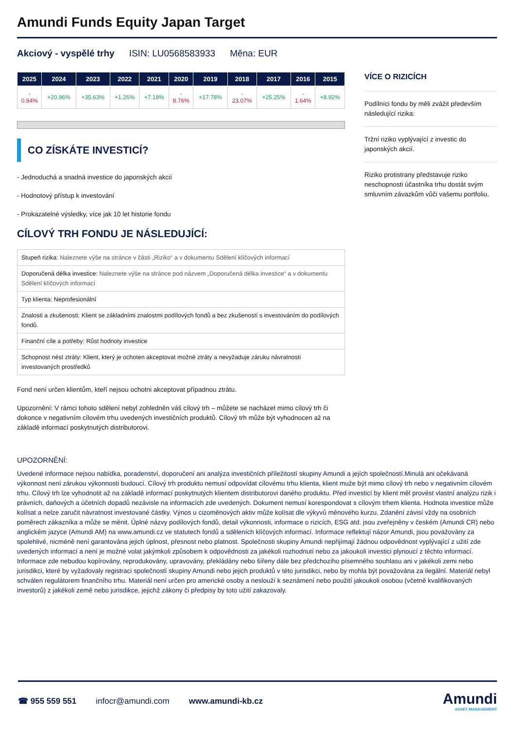Amundi Funds Equity Japan Target
Akciový - vyspělé trhy ISIN: LU0568583933 Měna: EUR
| 2025 | 2024 | 2023 | 2022 | 2021 | 2020 | 2019 | 2018 | 2017 | 2016 | 2015 |
| --- | --- | --- | --- | --- | --- | --- | --- | --- | --- | --- |
| - 0.84% | +20.96% | +35.63% | +1.26% | +7.18% | - 8.76% | +17.78% | - 23.07% | +25.25% | - 1.64% | +8.92% |
CO ZÍSKÁTE INVESTICÍ?
- Jednoduchá a snadná investice do japonských akcií
- Hodnotový přístup k investování
- Prokazatelné výsledky, více jak 10 let historie fondu
CÍLOVÝ TRH FONDU JE NÁSLEDUJÍCÍ:
| Stupeň rizika: Naleznete výše na stránce v části „Riziko“ a v dokumentu Sdělení klíčových informací |
| Doporučená délka investice: Naleznete výše na stránce pod názvem „Doporučená délka investice“ a v dokumentu Sdělení klíčových informací |
| Typ klienta: Neprofesionální |
| Znalosti a zkušenosti: Klient se základními znalostmi podílových fondů a bez zkušeností s investováním do podílových fondů. |
| Finanční cíle a potřeby: Růst hodnoty investice |
| Schopnost nést ztráty: Klient, který je ochoten akceptovat možné ztráty a nevyžaduje záruku návratnosti investovaných prostředků |
Fond není určen klientům, kteří nejsou ochotni akceptovat případnou ztrátu.
Upozornění: V rámci tohoto sdělení nebyl zohledněn váš cílový trh – můžete se nacházet mimo cílový trh či dokonce v negativním cílovém trhu uvedených investičních produktů. Cílový trh může být vyhodnocen až na základě informací poskytnutých distributorovi.
VÍCE O RIZICÍCH
Podílníci fondu by měli zvážit především následující rizika:
Tržní riziko vyplývající z investic do japonských akcií.
Riziko protistrany představuje riziko neschopnosti účastníka trhu dostát svým smluvním závazkům vůči vašemu portfoliu.
UPOZORNĚNÍ:
Uvedené informace nejsou nabídka, poradenství, doporučení ani analýza investičních příležitostí skupiny Amundi a jejích společností.Minulá ani očekávaná výkonnost není zárukou výkonnosti budoucí. Cílový trh produktu nemusí odpovídat cílovému trhu klienta, klient muže být mimo cílový trh nebo v negativním cílovém trhu. Cílový trh lze vyhodnotit až na základě informací poskytnutých klientem distributorovi daného produktu. Před investicí by klient měl provést vlastní analýzu rizik i právních, daňových a účetních dopadů nezávisle na informacích zde uvedených. Dokument nemusí korespondovat s cílovým trhem klienta. Hodnota investice může kolísat a nelze zaručit návratnost investované částky. Výnos u cizoměnových aktiv může kolísat dle výkyvů měnového kurzu. Zdanění závisí vždy na osobních poměrech zákazníka a může se měnit. Úplné názvy podílových fondů, detail výkonnosti, informace o rizicích, ESG atd. jsou zveřejněny v českém (Amundi CR) nebo anglickém jazyce (Amundi AM) na www.amundi.cz ve statutech fondů a sděleních klíčových informací. Informace reflektují názor Amundi, jsou považovány za spolehlivé, nicméně není garantována jejich úplnost, přesnost nebo platnost. Společnosti skupiny Amundi nepřijímají žádnou odpovědnost vyplývající z užití zde uvedených informací a není je možné volat jakýmkoli způsobem k odpovědnosti za jakékoli rozhodnutí nebo za jakoukoli investici plynoucí z těchto informací. Informace zde nebudou kopírovány, reprodukovány, upravovány, překládány nebo šířeny dále bez předchozího písemného souhlasu ani v jakékoli zemi nebo jurisdikci, které by vyžadovaly registraci společností skupiny Amundi nebo jejich produktů v této jurisdikci, nebo by mohla být považována za ilegální. Materiál nebyl schválen regulátorem finančního trhu. Materiál není určen pro americké osoby a neslouží k seznámení nebo použití jakoukoli osobou (včetně kvalifikovaných investorů) z jakékoli země nebo jurisdikce, jejichž zákony či předpisy by toto užití zakazovaly.
☎ 955 559 551 infocr@amundi.com www.amundi-kb.cz
Amundi
ASSET MANAGEMENT